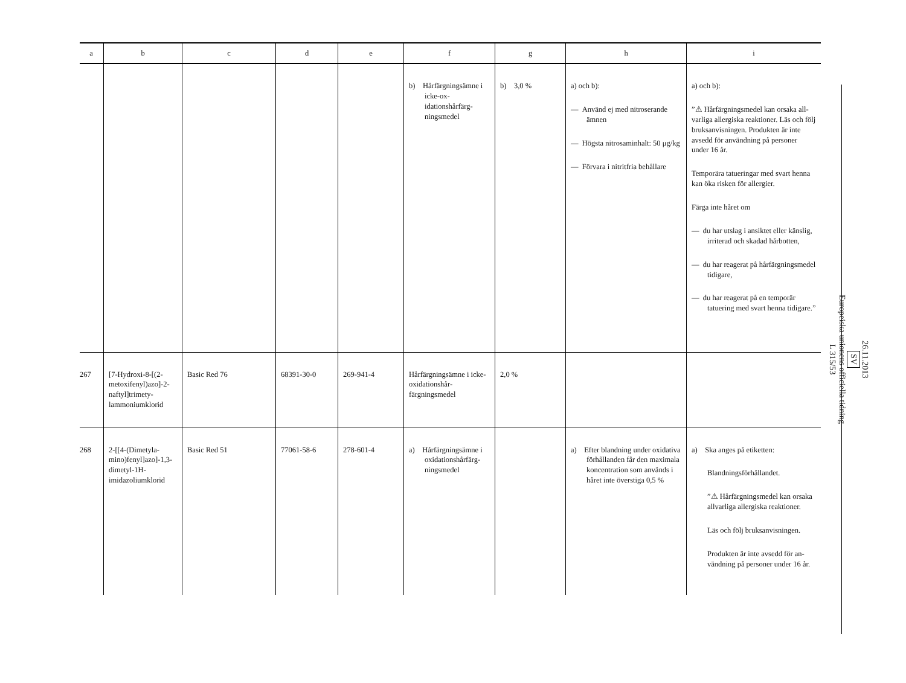| a | b | c | d | e | f | g | h | i |
| --- | --- | --- | --- | --- | --- | --- | --- | --- |
| | | | | | b) Hårfärgnings­ämne i icke-ox­idationshårfärg­ningsmedel | b) 3,0 % | a) och b): — Använd ej med nitrose­rande ämnen — Högsta nitrosaminhalt: 50 μg/kg — Förvara i nitritfria behål­lare | a) och b): ”⚠ Hårfärgningsmedel kan orsaka all­varliga allergiska reaktioner. Läs och följ bruksanvisningen. Produkten är inte avsedd för användning på personer under 16 år. Temporära tatueringar med svart henna kan öka risken för allergier. Färga inte håret om — du har utslag i ansiktet eller käns­lig, irriterad och skadad hårbotten, — du har reagerat på hårfärgnings­medel tidigare, — du har reagerat på en temporär tatuering med svart henna tidiga­re.” |
| 267 | [7-Hydroxi-8-[(2-metoxifenyl)azo]-2-naftyl]trimety­lammoniumklorid | Basic Red 76 | 68391-30-0 | 269-941-4 | Hårfärgningsämne i icke-oxidationshår­färgningsmedel | 2,0 % | | |
| 268 | 2-[[4-(Dimetyla­mino)fenyl]azo]-1,3-dimetyl-1H-imidazoliumklorid | Basic Red 51 | 77061-58-6 | 278-601-4 | a) Hårfärgnings­ämne i oxida­tionshårfärg­ningsmedel | | a) Efter blandning under oxidativa förhållanden får den maximala koncent­ration som används i hå­ret inte överstiga 0,5 % | a) Ska anges på etiketten: Blandningsförhållandet. ”⚠ Hårfärgningsmedel kan orsaka allvarliga allergiska reaktioner. Läs och följ bruksanvisningen. Produkten är inte avsedd för an­vändning på personer under 16 år. |
26.11.2013
SV
Europeiska unionens officiella tidning
L 315/53